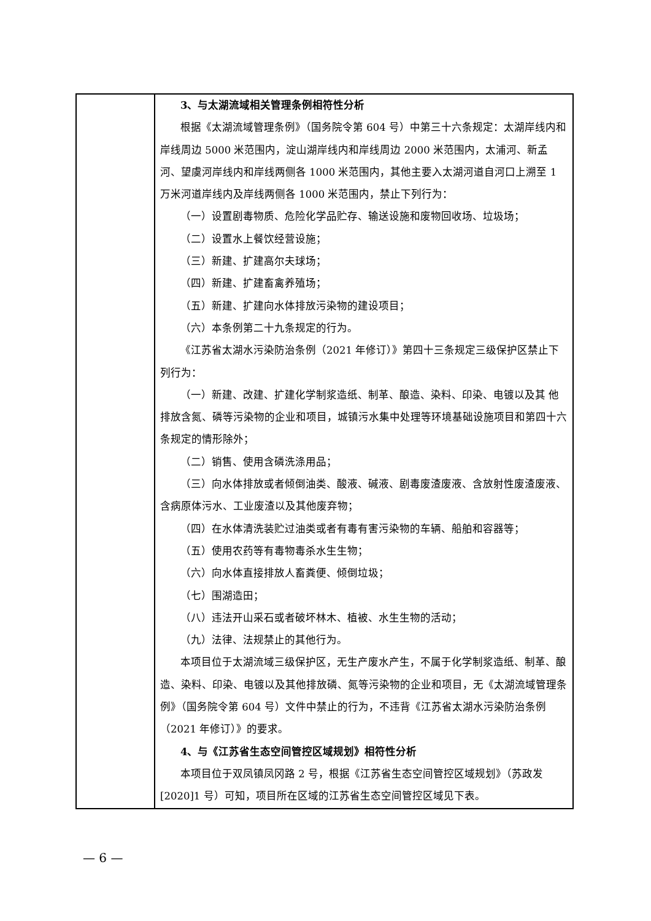| | 3、与太湖流域相关管理条例相符性分析 根据《太湖流域管理条例》（国务院令第 604 号）中第三十六条规定：太湖岸线内和岸线周边 5000 米范围内，淀山湖岸线内和岸线周边 2000 米范围内，太浦河、新孟河、望虞河岸线内和岸线两侧各 1000 米范围内，其他主要入太湖河道自河口上溯至 1 万米河道岸线内及岸线两侧各 1000 米范围内，禁止下列行为： （一）设置剧毒物质、危险化学品贮存、输送设施和废物回收场、垃圾场； （二）设置水上餐饮经营设施； （三）新建、扩建高尔夫球场； （四）新建、扩建畜禽养殖场； （五）新建、扩建向水体排放污染物的建设项目； （六）本条例第二十九条规定的行为。 《江苏省太湖水污染防治条例（2021 年修订）》第四十三条规定三级保护区禁止下列行为： （一）新建、改建、扩建化学制浆造纸、制革、酿造、染料、印染、电镀以及其 他排放含氮、磷等污染物的企业和项目，城镇污水集中处理等环境基础设施项目和第四十六条规定的情形除外； （二）销售、使用含磷洗涤用品； （三）向水体排放或者倾倒油类、酸液、碱液、剧毒废渣废液、含放射性废渣废液、含病原体污水、工业废渣以及其他废弃物； （四）在水体清洗装贮过油类或者有毒有害污染物的车辆、船舶和容器等； （五）使用农药等有毒物毒杀水生生物； （六）向水体直接排放人畜粪便、倾倒垃圾； （七）围湖造田； （八）违法开山采石或者破坏林木、植被、水生生物的活动； （九）法律、法规禁止的其他行为。 本项目位于太湖流域三级保护区，无生产废水产生，不属于化学制浆造纸、制革、酿造、染料、印染、电镀以及其他排放磷、氮等污染物的企业和项目，无《太湖流域管理条例》（国务院令第 604 号）文件中禁止的行为，不违背《江苏省太湖水污染防治条例（2021 年修订）》的要求。 4、与《江苏省生态空间管控区域规划》相符性分析 本项目位于双凤镇凤冈路 2 号，根据《江苏省生态空间管控区域规划》（苏政发[2020]1 号）可知，项目所在区域的江苏省生态空间管控区域见下表。 |
— 6 —